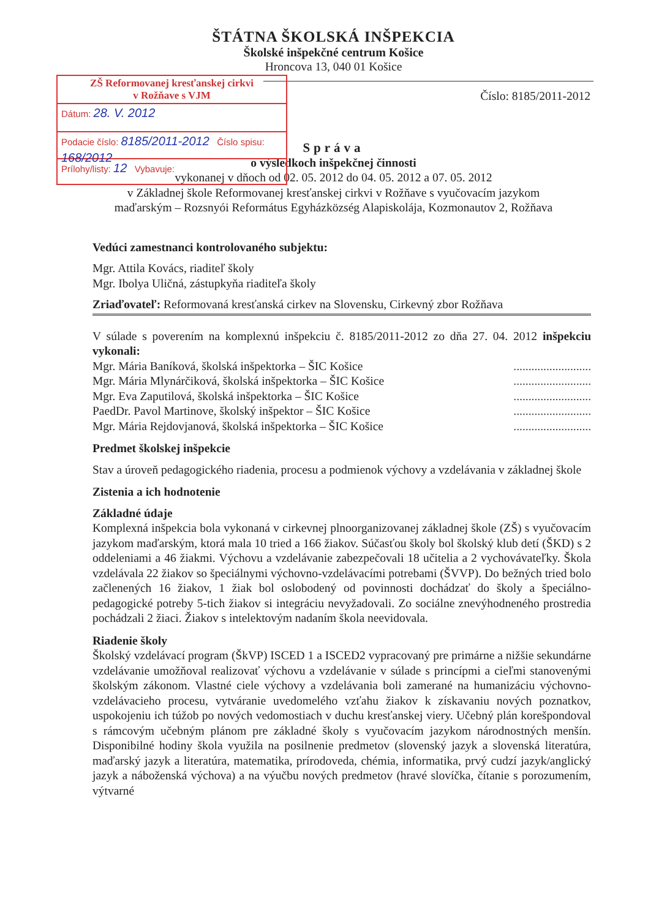ŠTÁTNA ŠKOLSKÁ INŠPEKCIA
Školské inšpekčné centrum Košice
Hroncova 13, 040 01 Košice
ZŠ Reformovanej kresťanskej cirkvi
v Rožňave s VJM
Dátum: 28. V. 2012
Podacie číslo: 8185/2011-2012 Číslo spisu: 168/2012
Prílohy/listy: 12 Vybavuje:
Číslo: 8185/2011-2012
Správa
o výsledkoch inšpekčnej činnosti
vykonanej v dňoch od 02. 05. 2012 do 04. 05. 2012 a 07. 05. 2012
v Základnej škole Reformovanej kresťanskej cirkvi v Rožňave s vyučovacím jazykom
maďarským – Rozsnyói Református Egyházközség Alapiskolája, Kozmonautov 2, Rožňava
Vedúci zamestnanci kontrolovaného subjektu:
Mgr. Attila Kovács, riaditeľ školy
Mgr. Ibolya Uličná, zástupkyňa riaditeľa školy
Zriaďovateľ: Reformovaná kresťanská cirkev na Slovensku, Cirkevný zbor Rožňava
V súlade s poverením na komplexnú inšpekciu č. 8185/2011-2012 zo dňa 27. 04. 2012 inšpekciu vykonali:
Mgr. Mária Baníková, školská inšpektorka – ŠIC Košice..........................
Mgr. Mária Mlynárčiková, školská inšpektorka – ŠIC Košice..........................
Mgr. Eva Zaputilová, školská inšpektorka – ŠIC Košice..........................
PaedDr. Pavol Martinove, školský inšpektor – ŠIC Košice..........................
Mgr. Mária Rejdovjanová, školská inšpektorka – ŠIC Košice..........................
Predmet školskej inšpekcie
Stav a úroveň pedagogického riadenia, procesu a podmienok výchovy a vzdelávania v základnej škole
Zistenia a ich hodnotenie
Základné údaje
Komplexná inšpekcia bola vykonaná v cirkevnej plnoorganizovanej základnej škole (ZŠ) s vyučovacím jazykom maďarským, ktorá mala 10 tried a 166 žiakov. Súčasťou školy bol školský klub detí (ŠKD) s 2 oddeleniami a 46 žiakmi. Výchovu a vzdelávanie zabezpečovali 18 učitelia a 2 vychovávateľky. Škola vzdelávala 22 žiakov so špeciálnymi výchovno-vzdelávacími potrebami (ŠVVP). Do bežných tried bolo začlenených 16 žiakov, 1 žiak bol oslobodený od povinnosti dochádzať do školy a špeciálno-pedagogické potreby 5-tich žiakov si integráciu nevyžadovali. Zo sociálne znevýhodneného prostredia pochádzali 2 žiaci. Žiakov s intelektovým nadaním škola neevidovala.
Riadenie školy
Školský vzdelávací program (ŠkVP) ISCED 1 a ISCED2 vypracovaný pre primárne a nižšie sekundárne vzdelávanie umožňoval realizovať výchovu a vzdelávanie v súlade s princípmi a cieľmi stanovenými školským zákonom. Vlastné ciele výchovy a vzdelávania boli zamerané na humanizáciu výchovno-vzdelávacieho procesu, vytváranie uvedomelého vzťahu žiakov k získavaniu nových poznatkov, uspokojeniu ich túžob po nových vedomostiach v duchu kresťanskej viery. Učebný plán korešpondoval s rámcovým učebným plánom pre základné školy s vyučovacím jazykom národnostných menšín. Disponibilné hodiny škola využila na posilnenie predmetov (slovenský jazyk a slovenská literatúra, maďarský jazyk a literatúra, matematika, prírodoveda, chémia, informatika, prvý cudzí jazyk/anglický jazyk a náboženská výchova) a na výučbu nových predmetov (hravé slovíčka, čítanie s porozumením, výtvarné